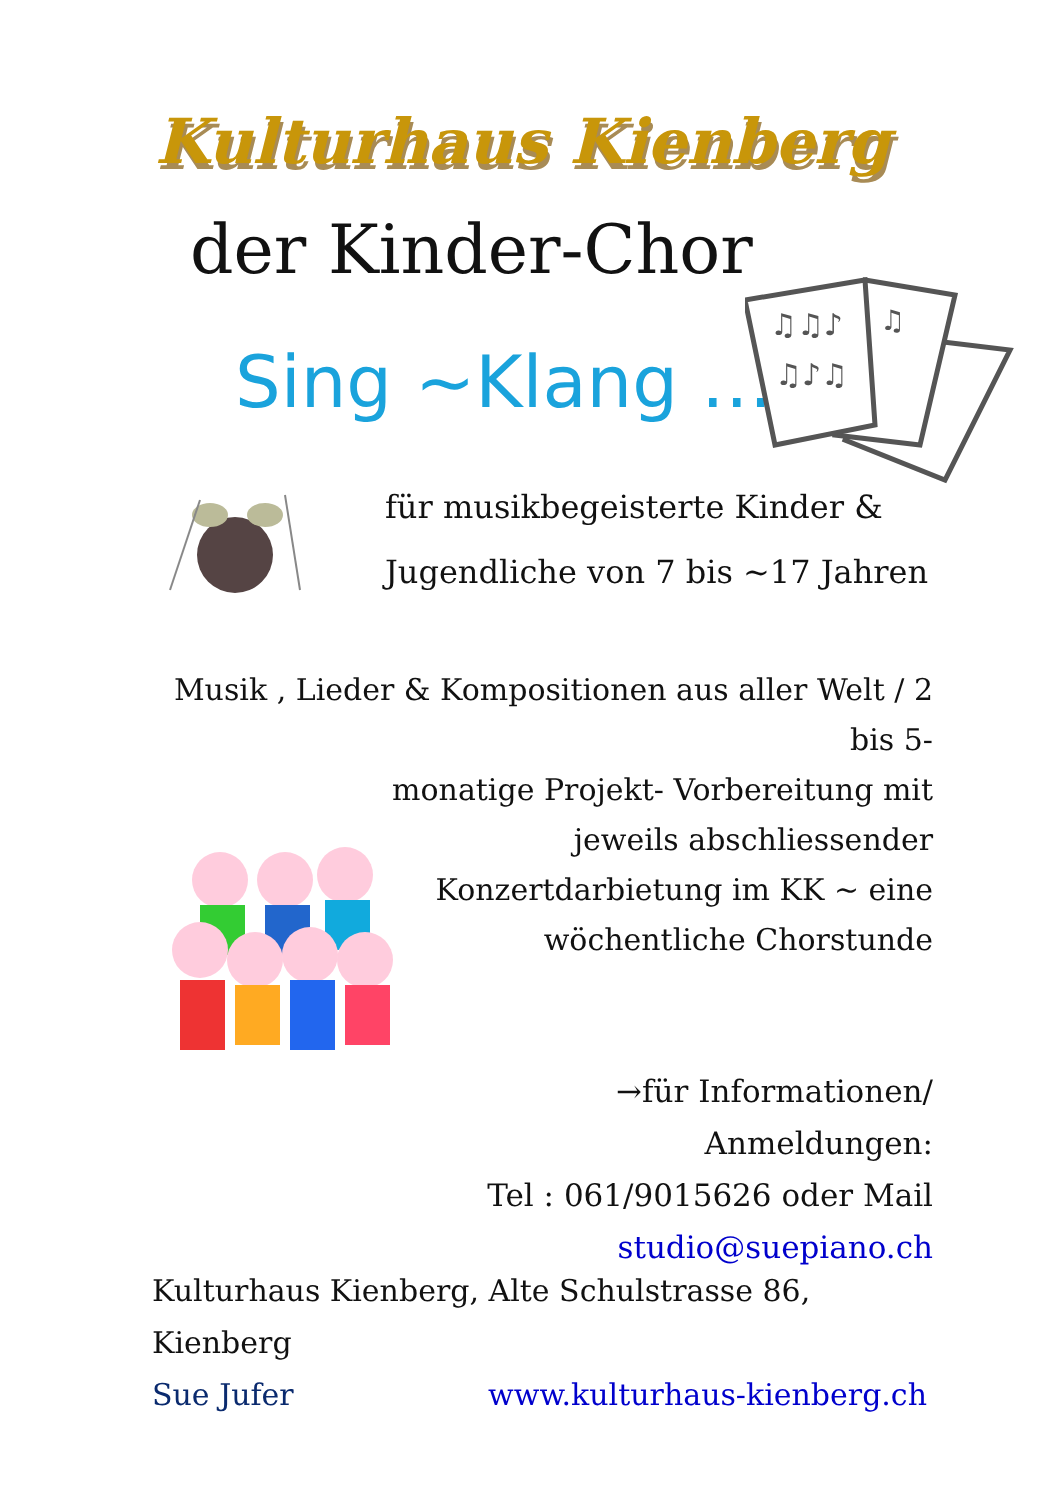Kulturhaus Kienberg
der Kinder-Chor
Sing ~Klang …..
♫♫♪
♫♪♫
♫
für musikbegeisterte Kinder &
Jugendliche von 7 bis ~17 Jahren
Musik , Lieder & Kompositionen aus aller Welt / 2 bis 5-
monatige Projekt- Vorbereitung mit
jeweils abschliessender
Konzertdarbietung im KK ~ eine
wöchentliche Chorstunde
→für Informationen/ Anmeldungen:
Tel : 061/9015626 oder Mail
studio@suepiano.ch
Kulturhaus Kienberg, Alte Schulstrasse 86, Kienberg
Sue Jufer www.kulturhaus-kienberg.ch